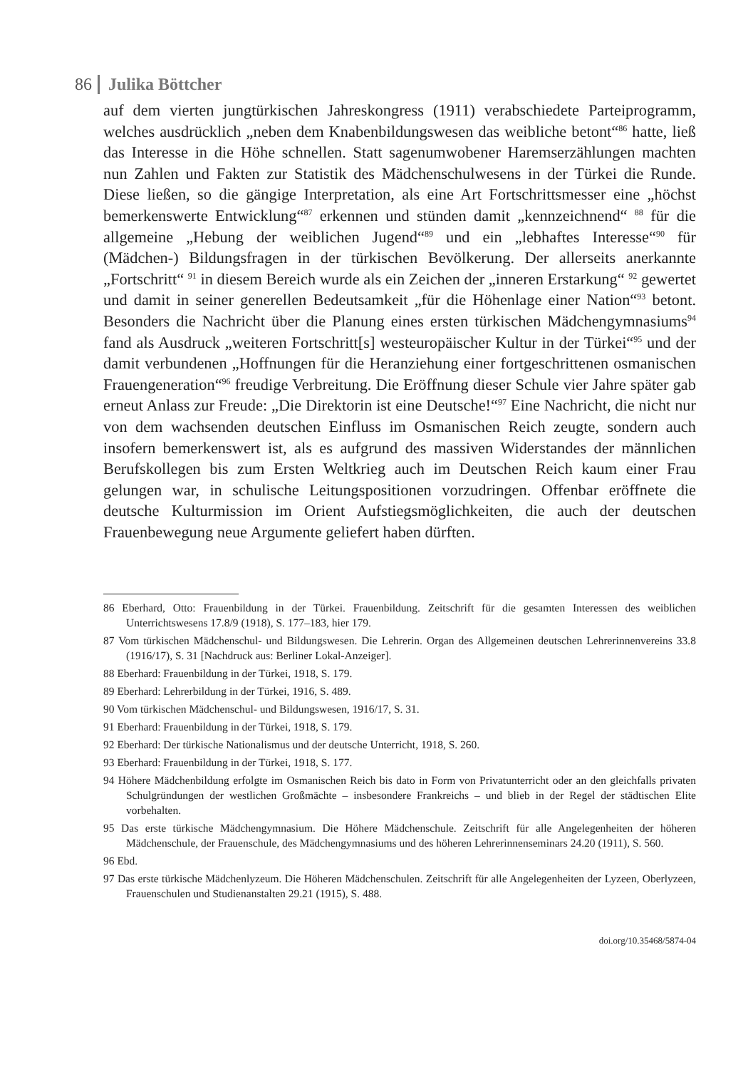86 Julika Böttcher
auf dem vierten jungtürkischen Jahreskongress (1911) verabschiedete Parteiprogramm, welches ausdrücklich „neben dem Knabenbildungswesen das weibliche betont“<sup>86</sup> hatte, ließ das Interesse in die Höhe schnellen. Statt sagenumwobener Haremserzählungen machten nun Zahlen und Fakten zur Statistik des Mädchenschulwesens in der Türkei die Runde. Diese ließen, so die gängige Interpretation, als eine Art Fortschrittsmesser eine „höchst bemerkenswerte Entwicklung“<sup>87</sup> erkennen und stünden damit „kennzeichnend“ <sup>88</sup> für die allgemeine „Hebung der weiblichen Jugend“<sup>89</sup> und ein „lebhaftes Interesse“<sup>90</sup> für (Mädchen-) Bildungsfragen in der türkischen Bevölkerung. Der allerseits anerkannte „Fortschritt“ <sup>91</sup> in diesem Bereich wurde als ein Zeichen der „inneren Erstarkung“ <sup>92</sup> gewertet und damit in seiner generellen Bedeutsamkeit „für die Höhenlage einer Nation“<sup>93</sup> betont. Besonders die Nachricht über die Planung eines ersten türkischen Mädchengymnasiums<sup>94</sup> fand als Ausdruck „weiteren Fortschritt[s] westeuropäischer Kultur in der Türkei“<sup>95</sup> und der damit verbundenen „Hoffnungen für die Heranziehung einer fortgeschrittenen osmanischen Frauengeneration“<sup>96</sup> freudige Verbreitung. Die Eröffnung dieser Schule vier Jahre später gab erneut Anlass zur Freude: „Die Direktorin ist eine Deutsche!“<sup>97</sup> Eine Nachricht, die nicht nur von dem wachsenden deutschen Einfluss im Osmanischen Reich zeugte, sondern auch insofern bemerkenswert ist, als es aufgrund des massiven Widerstandes der männlichen Berufskollegen bis zum Ersten Weltkrieg auch im Deutschen Reich kaum einer Frau gelungen war, in schulische Leitungspositionen vorzudringen. Offenbar eröffnete die deutsche Kulturmission im Orient Aufstiegsmöglichkeiten, die auch der deutschen Frauenbewegung neue Argumente geliefert haben dürften.
86 Eberhard, Otto: Frauenbildung in der Türkei. Frauenbildung. Zeitschrift für die gesamten Interessen des weiblichen Unterrichtswesens 17.8/9 (1918), S. 177–183, hier 179.
87 Vom türkischen Mädchenschul- und Bildungswesen. Die Lehrerin. Organ des Allgemeinen deutschen Lehrerinnenvereins 33.8 (1916/17), S. 31 [Nachdruck aus: Berliner Lokal-Anzeiger].
88 Eberhard: Frauenbildung in der Türkei, 1918, S. 179.
89 Eberhard: Lehrerbildung in der Türkei, 1916, S. 489.
90 Vom türkischen Mädchenschul- und Bildungswesen, 1916/17, S. 31.
91 Eberhard: Frauenbildung in der Türkei, 1918, S. 179.
92 Eberhard: Der türkische Nationalismus und der deutsche Unterricht, 1918, S. 260.
93 Eberhard: Frauenbildung in der Türkei, 1918, S. 177.
94 Höhere Mädchenbildung erfolgte im Osmanischen Reich bis dato in Form von Privatunterricht oder an den gleichfalls privaten Schulgründungen der westlichen Großmächte – insbesondere Frankreichs – und blieb in der Regel der städtischen Elite vorbehalten.
95 Das erste türkische Mädchengymnasium. Die Höhere Mädchenschule. Zeitschrift für alle Angelegenheiten der höheren Mädchenschule, der Frauenschule, des Mädchengymnasiums und des höheren Lehrerinnenseminars 24.20 (1911), S. 560.
96 Ebd.
97 Das erste türkische Mädchenlyzeum. Die Höheren Mädchenschulen. Zeitschrift für alle Angelegenheiten der Lyzeen, Oberlyzeen, Frauenschulen und Studienanstalten 29.21 (1915), S. 488.
doi.org/10.35468/5874-04